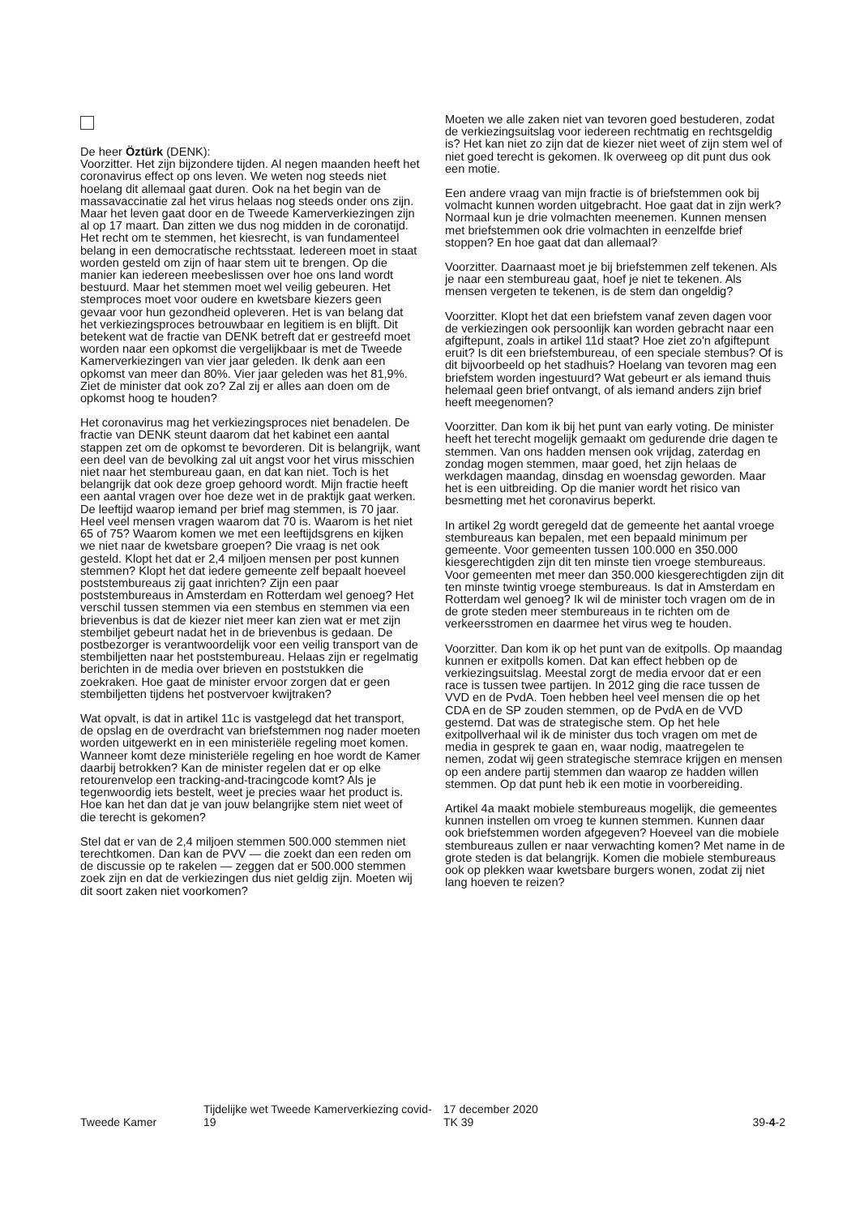De heer Öztürk (DENK):
Voorzitter. Het zijn bijzondere tijden. Al negen maanden heeft het coronavirus effect op ons leven. We weten nog steeds niet hoelang dit allemaal gaat duren. Ook na het begin van de massavaccinatie zal het virus helaas nog steeds onder ons zijn. Maar het leven gaat door en de Tweede Kamerverkiezingen zijn al op 17 maart. Dan zitten we dus nog midden in de coronatijd. Het recht om te stemmen, het kiesrecht, is van fundamenteel belang in een democratische rechtsstaat. Iedereen moet in staat worden gesteld om zijn of haar stem uit te brengen. Op die manier kan iedereen meebeslissen over hoe ons land wordt bestuurd. Maar het stemmen moet wel veilig gebeuren. Het stemproces moet voor oudere en kwetsbare kiezers geen gevaar voor hun gezondheid opleveren. Het is van belang dat het verkiezingsproces betrouwbaar en legitiem is en blijft. Dit betekent wat de fractie van DENK betreft dat er gestreefd moet worden naar een opkomst die vergelijkbaar is met de Tweede Kamerverkiezingen van vier jaar geleden. Ik denk aan een opkomst van meer dan 80%. Vier jaar geleden was het 81,9%. Ziet de minister dat ook zo? Zal zij er alles aan doen om de opkomst hoog te houden?
Het coronavirus mag het verkiezingsproces niet benadelen. De fractie van DENK steunt daarom dat het kabinet een aantal stappen zet om de opkomst te bevorderen. Dit is belangrijk, want een deel van de bevolking zal uit angst voor het virus misschien niet naar het stembureau gaan, en dat kan niet. Toch is het belangrijk dat ook deze groep gehoord wordt. Mijn fractie heeft een aantal vragen over hoe deze wet in de praktijk gaat werken. De leeftijd waarop iemand per brief mag stemmen, is 70 jaar. Heel veel mensen vragen waarom dat 70 is. Waarom is het niet 65 of 75? Waarom komen we met een leeftijdsgrens en kijken we niet naar de kwetsbare groepen? Die vraag is net ook gesteld. Klopt het dat er 2,4 miljoen mensen per post kunnen stemmen? Klopt het dat iedere gemeente zelf bepaalt hoeveel poststembureaus zij gaat inrichten? Zijn een paar poststembureaus in Amsterdam en Rotterdam wel genoeg? Het verschil tussen stemmen via een stembus en stemmen via een brievenbus is dat de kiezer niet meer kan zien wat er met zijn stembiljet gebeurt nadat het in de brievenbus is gedaan. De postbezorger is verantwoordelijk voor een veilig transport van de stembiljetten naar het poststembureau. Helaas zijn er regelmatig berichten in de media over brieven en poststukken die zoekraken. Hoe gaat de minister ervoor zorgen dat er geen stembiljetten tijdens het postvervoer kwijtraken?
Wat opvalt, is dat in artikel 11c is vastgelegd dat het transport, de opslag en de overdracht van briefstemmen nog nader moeten worden uitgewerkt en in een ministeriële regeling moet komen. Wanneer komt deze ministeriële regeling en hoe wordt de Kamer daarbij betrokken? Kan de minister regelen dat er op elke retourenvelop een tracking-and-tracingcode komt? Als je tegenwoordig iets bestelt, weet je precies waar het product is. Hoe kan het dan dat je van jouw belangrijke stem niet weet of die terecht is gekomen?
Stel dat er van de 2,4 miljoen stemmen 500.000 stemmen niet terechtkomen. Dan kan de PVV — die zoekt dan een reden om de discussie op te rakelen — zeggen dat er 500.000 stemmen zoek zijn en dat de verkiezingen dus niet geldig zijn. Moeten wij dit soort zaken niet voorkomen?
Moeten we alle zaken niet van tevoren goed bestuderen, zodat de verkiezingsuitslag voor iedereen rechtmatig en rechtsgeldig is? Het kan niet zo zijn dat de kiezer niet weet of zijn stem wel of niet goed terecht is gekomen. Ik overweeg op dit punt dus ook een motie.
Een andere vraag van mijn fractie is of briefstemmen ook bij volmacht kunnen worden uitgebracht. Hoe gaat dat in zijn werk? Normaal kun je drie volmachten meenemen. Kunnen mensen met briefstemmen ook drie volmachten in eenzelfde brief stoppen? En hoe gaat dat dan allemaal?
Voorzitter. Daarnaast moet je bij briefstemmen zelf tekenen. Als je naar een stembureau gaat, hoef je niet te tekenen. Als mensen vergeten te tekenen, is de stem dan ongeldig?
Voorzitter. Klopt het dat een briefstem vanaf zeven dagen voor de verkiezingen ook persoonlijk kan worden gebracht naar een afgiftepunt, zoals in artikel 11d staat? Hoe ziet zo'n afgiftepunt eruit? Is dit een briefstembureau, of een speciale stembus? Of is dit bijvoorbeeld op het stadhuis? Hoelang van tevoren mag een briefstem worden ingestuurd? Wat gebeurt er als iemand thuis helemaal geen brief ontvangt, of als iemand anders zijn brief heeft meegenomen?
Voorzitter. Dan kom ik bij het punt van early voting. De minister heeft het terecht mogelijk gemaakt om gedurende drie dagen te stemmen. Van ons hadden mensen ook vrijdag, zaterdag en zondag mogen stemmen, maar goed, het zijn helaas de werkdagen maandag, dinsdag en woensdag geworden. Maar het is een uitbreiding. Op die manier wordt het risico van besmetting met het coronavirus beperkt.
In artikel 2g wordt geregeld dat de gemeente het aantal vroege stembureaus kan bepalen, met een bepaald minimum per gemeente. Voor gemeenten tussen 100.000 en 350.000 kiesgerechtigden zijn dit ten minste tien vroege stembureaus. Voor gemeenten met meer dan 350.000 kiesgerechtigden zijn dit ten minste twintig vroege stembureaus. Is dat in Amsterdam en Rotterdam wel genoeg? Ik wil de minister toch vragen om de in de grote steden meer stembureaus in te richten om de verkeersstromen en daarmee het virus weg te houden.
Voorzitter. Dan kom ik op het punt van de exitpolls. Op maandag kunnen er exitpolls komen. Dat kan effect hebben op de verkiezingsuitslag. Meestal zorgt de media ervoor dat er een race is tussen twee partijen. In 2012 ging die race tussen de VVD en de PvdA. Toen hebben heel veel mensen die op het CDA en de SP zouden stemmen, op de PvdA en de VVD gestemd. Dat was de strategische stem. Op het hele exitpollverhaal wil ik de minister dus toch vragen om met de media in gesprek te gaan en, waar nodig, maatregelen te nemen, zodat wij geen strategische stemrace krijgen en mensen op een andere partij stemmen dan waarop ze hadden willen stemmen. Op dat punt heb ik een motie in voorbereiding.
Artikel 4a maakt mobiele stembureaus mogelijk, die gemeentes kunnen instellen om vroeg te kunnen stemmen. Kunnen daar ook briefstemmen worden afgegeven? Hoeveel van die mobiele stembureaus zullen er naar verwachting komen? Met name in de grote steden is dat belangrijk. Komen die mobiele stembureaus ook op plekken waar kwetsbare burgers wonen, zodat zij niet lang hoeven te reizen?
Tweede Kamer
Tijdelijke wet Tweede Kamerverkiezing covid-19
17 december 2020
TK 39
39-4-2